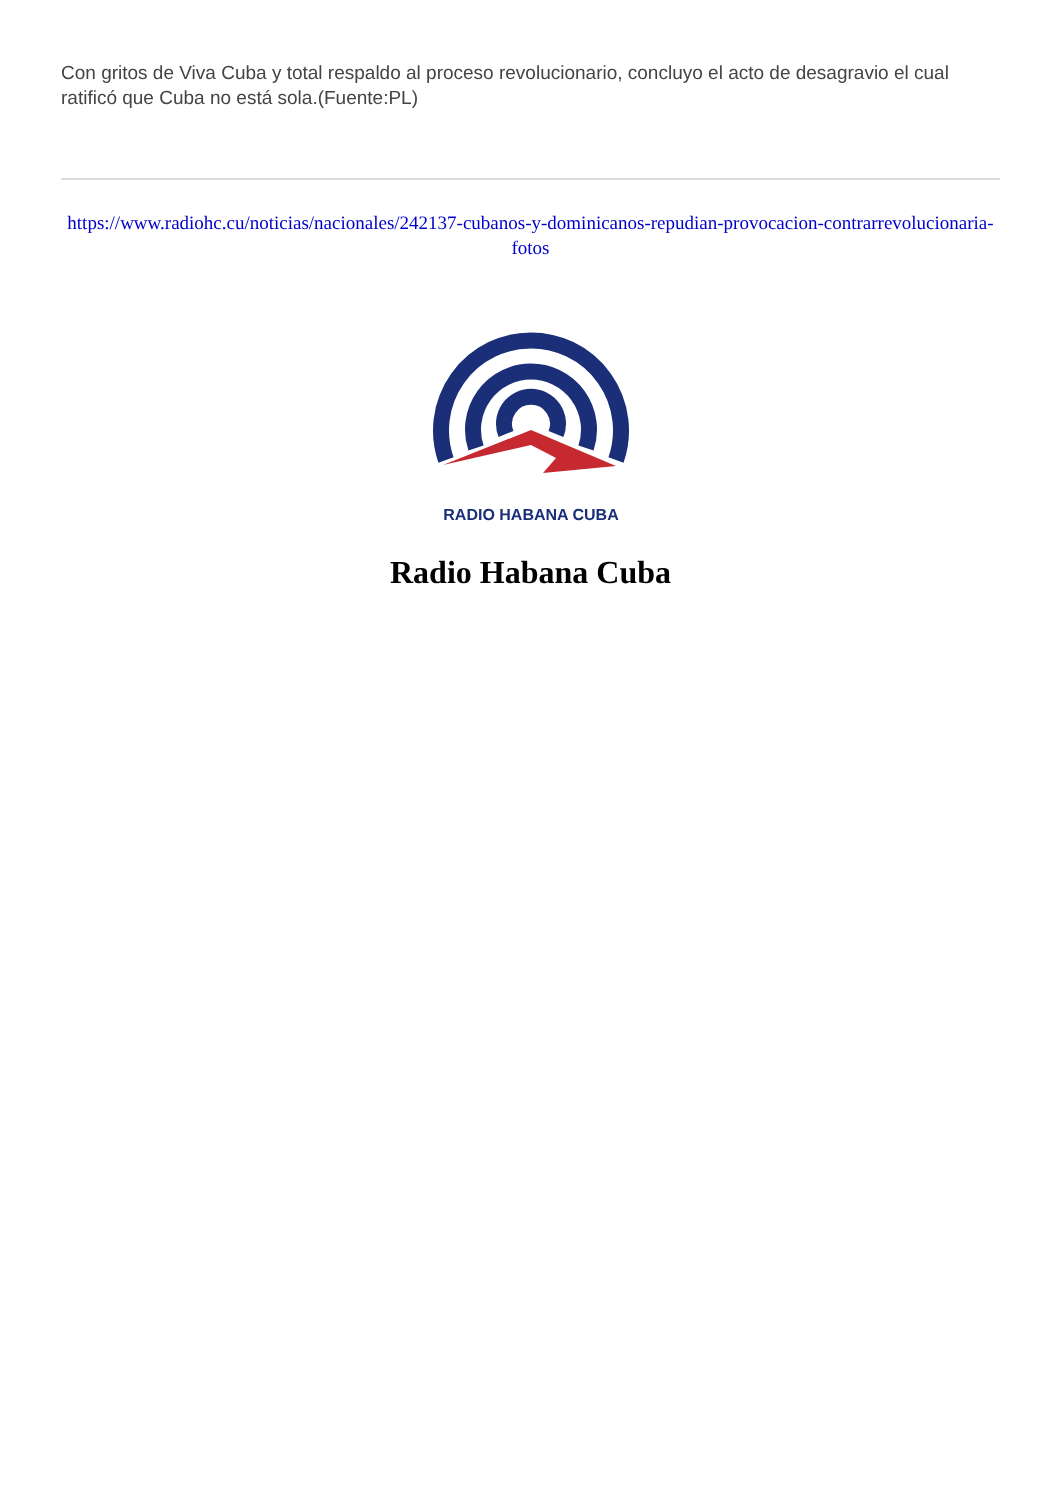Con gritos de Viva Cuba y total respaldo al proceso revolucionario, concluyo el acto de desagravio el cual ratificó que Cuba no está sola.(Fuente:PL)
https://www.radiohc.cu/noticias/nacionales/242137-cubanos-y-dominicanos-repudian-provocacion-contrarrevolucionaria-fotos
RADIO HABANA CUBA
Radio Habana Cuba